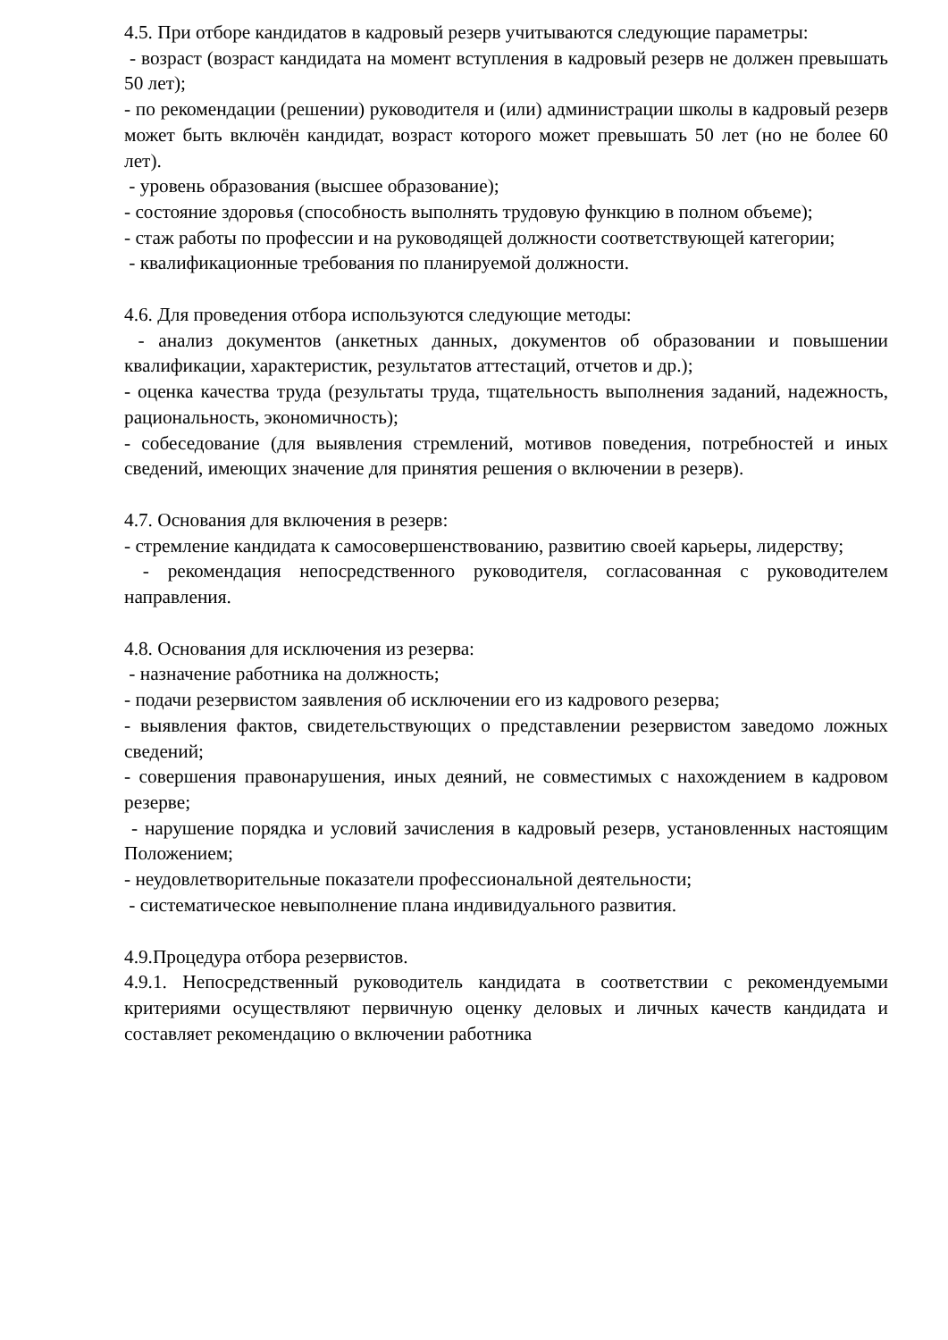4.5. При отборе кандидатов в кадровый резерв учитываются следующие параметры:
- возраст (возраст кандидата на момент вступления в кадровый резерв не должен превышать 50 лет);
- по рекомендации (решении) руководителя и (или) администрации школы в кадровый резерв может быть включён кандидат, возраст которого может превышать 50 лет (но не более 60 лет).
- уровень образования (высшее образование);
- состояние здоровья (способность выполнять трудовую функцию в полном объеме);
- стаж работы по профессии и на руководящей должности соответствующей категории;
- квалификационные требования по планируемой должности.
4.6. Для проведения отбора используются следующие методы:
- анализ документов (анкетных данных, документов об образовании и повышении квалификации, характеристик, результатов аттестаций, отчетов и др.);
- оценка качества труда (результаты труда, тщательность выполнения заданий, надежность, рациональность, экономичность);
- собеседование (для выявления стремлений, мотивов поведения, потребностей и иных сведений, имеющих значение для принятия решения о включении в резерв).
4.7. Основания для включения в резерв:
- стремление кандидата к самосовершенствованию, развитию своей карьеры, лидерству;
- рекомендация непосредственного руководителя, согласованная с руководителем направления.
4.8. Основания для исключения из резерва:
- назначение работника на должность;
- подачи резервистом заявления об исключении его из кадрового резерва;
- выявления фактов, свидетельствующих о представлении резервистом заведомо ложных сведений;
- совершения правонарушения, иных деяний, не совместимых с нахождением в кадровом резерве;
- нарушение порядка и условий зачисления в кадровый резерв, установленных настоящим Положением;
- неудовлетворительные показатели профессиональной деятельности;
- систематическое невыполнение плана индивидуального развития.
4.9.Процедура отбора резервистов.
4.9.1. Непосредственный руководитель кандидата в соответствии с рекомендуемыми критериями осуществляют первичную оценку деловых и личных качеств кандидата и составляет рекомендацию о включении работника